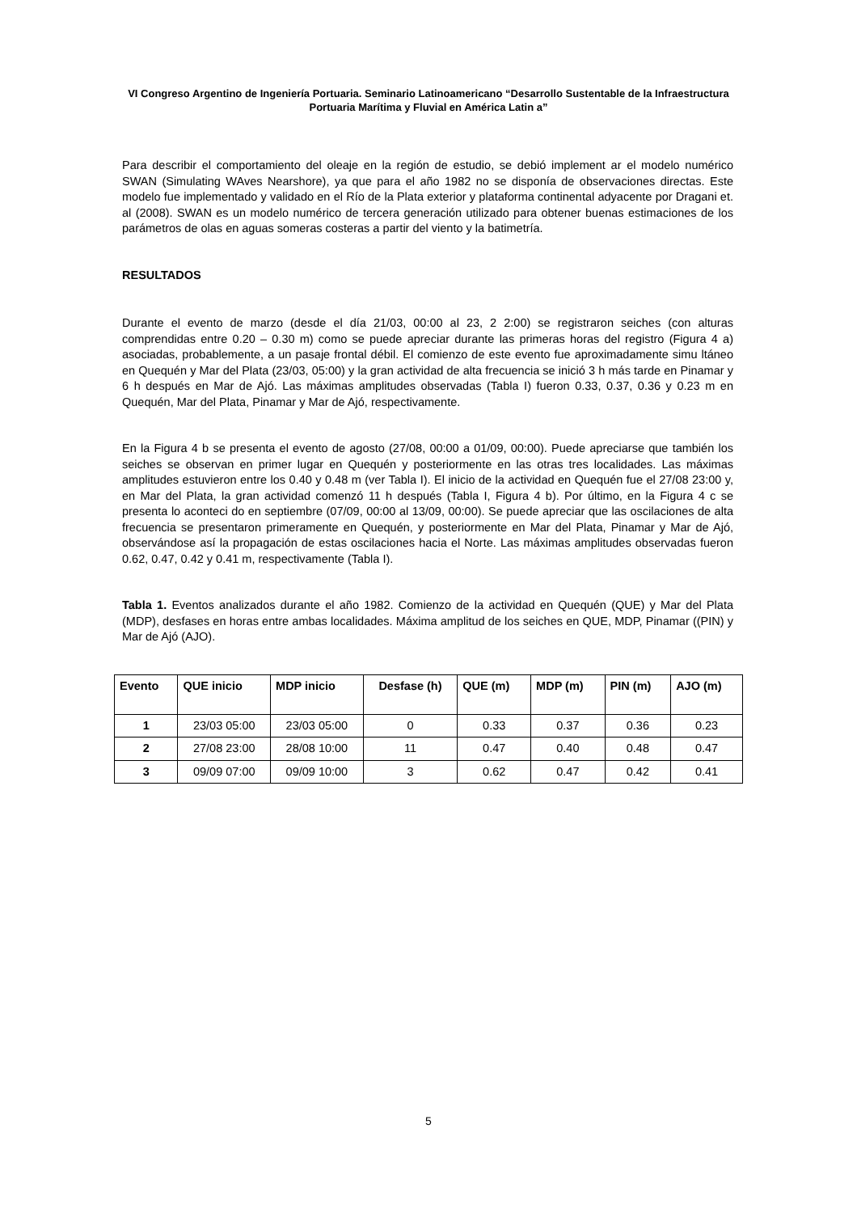VI Congreso Argentino de Ingeniería Portuaria. Seminario Latinoamericano “Desarrollo Sustentable de la Infraestructura Portuaria Marítima y Fluvial en América Latin a”
Para describir el comportamiento del oleaje en la región de estudio, se debió implement ar el modelo numérico SWAN (Simulating WAves Nearshore), ya que para el año 1982 no se disponía de observaciones directas. Este modelo fue implementado y validado en el Río de la Plata exterior y plataforma continental adyacente por Dragani et. al (2008). SWAN es un modelo numérico de tercera generación utilizado para obtener buenas estimaciones de los parámetros de olas en aguas someras costeras a partir del viento y la batimetría.
RESULTADOS
Durante el evento de marzo (desde el día 21/03, 00:00 al 23, 2 2:00) se registraron seiches (con alturas comprendidas entre 0.20 – 0.30 m) como se puede apreciar durante las primeras horas del registro (Figura 4 a) asociadas, probablemente, a un pasaje frontal débil. El comienzo de este evento fue aproximadamente simu ltáneo en Quequén y Mar del Plata (23/03, 05:00) y la gran actividad de alta frecuencia se inició 3 h más tarde en Pinamar y 6 h después en Mar de Ajó. Las máximas amplitudes observadas (Tabla I) fueron 0.33, 0.37, 0.36 y 0.23 m en Quequén, Mar del Plata, Pinamar y Mar de Ajó, respectivamente.
En la Figura 4 b se presenta el evento de agosto (27/08, 00:00 a 01/09, 00:00). Puede apreciarse que también los seiches se observan en primer lugar en Quequén y posteriormente en las otras tres localidades. Las máximas amplitudes estuvieron entre los 0.40 y 0.48 m (ver Tabla I). El inicio de la actividad en Quequén fue el 27/08 23:00 y, en Mar del Plata, la gran actividad comenzó 11 h después (Tabla I, Figura 4 b). Por último, en la Figura 4 c se presenta lo aconteci do en septiembre (07/09, 00:00 al 13/09, 00:00). Se puede apreciar que las oscilaciones de alta frecuencia se presentaron primeramente en Quequén, y posteriormente en Mar del Plata, Pinamar y Mar de Ajó, observándose así la propagación de estas oscilaciones hacia el Norte. Las máximas amplitudes observadas fueron 0.62, 0.47, 0.42 y 0.41 m, respectivamente (Tabla I).
Tabla 1. Eventos analizados durante el año 1982. Comienzo de la actividad en Quequén (QUE) y Mar del Plata (MDP), desfases en horas entre ambas localidades. Máxima amplitud de los seiches en QUE, MDP, Pinamar ((PIN) y Mar de Ajó (AJO).
| Evento | QUE inicio | MDP inicio | Desfase (h) | QUE (m) | MDP (m) | PIN (m) | AJO (m) |
| --- | --- | --- | --- | --- | --- | --- | --- |
| 1 | 23/03 05:00 | 23/03 05:00 | 0 | 0.33 | 0.37 | 0.36 | 0.23 |
| 2 | 27/08 23:00 | 28/08 10:00 | 11 | 0.47 | 0.40 | 0.48 | 0.47 |
| 3 | 09/09 07:00 | 09/09 10:00 | 3 | 0.62 | 0.47 | 0.42 | 0.41 |
5